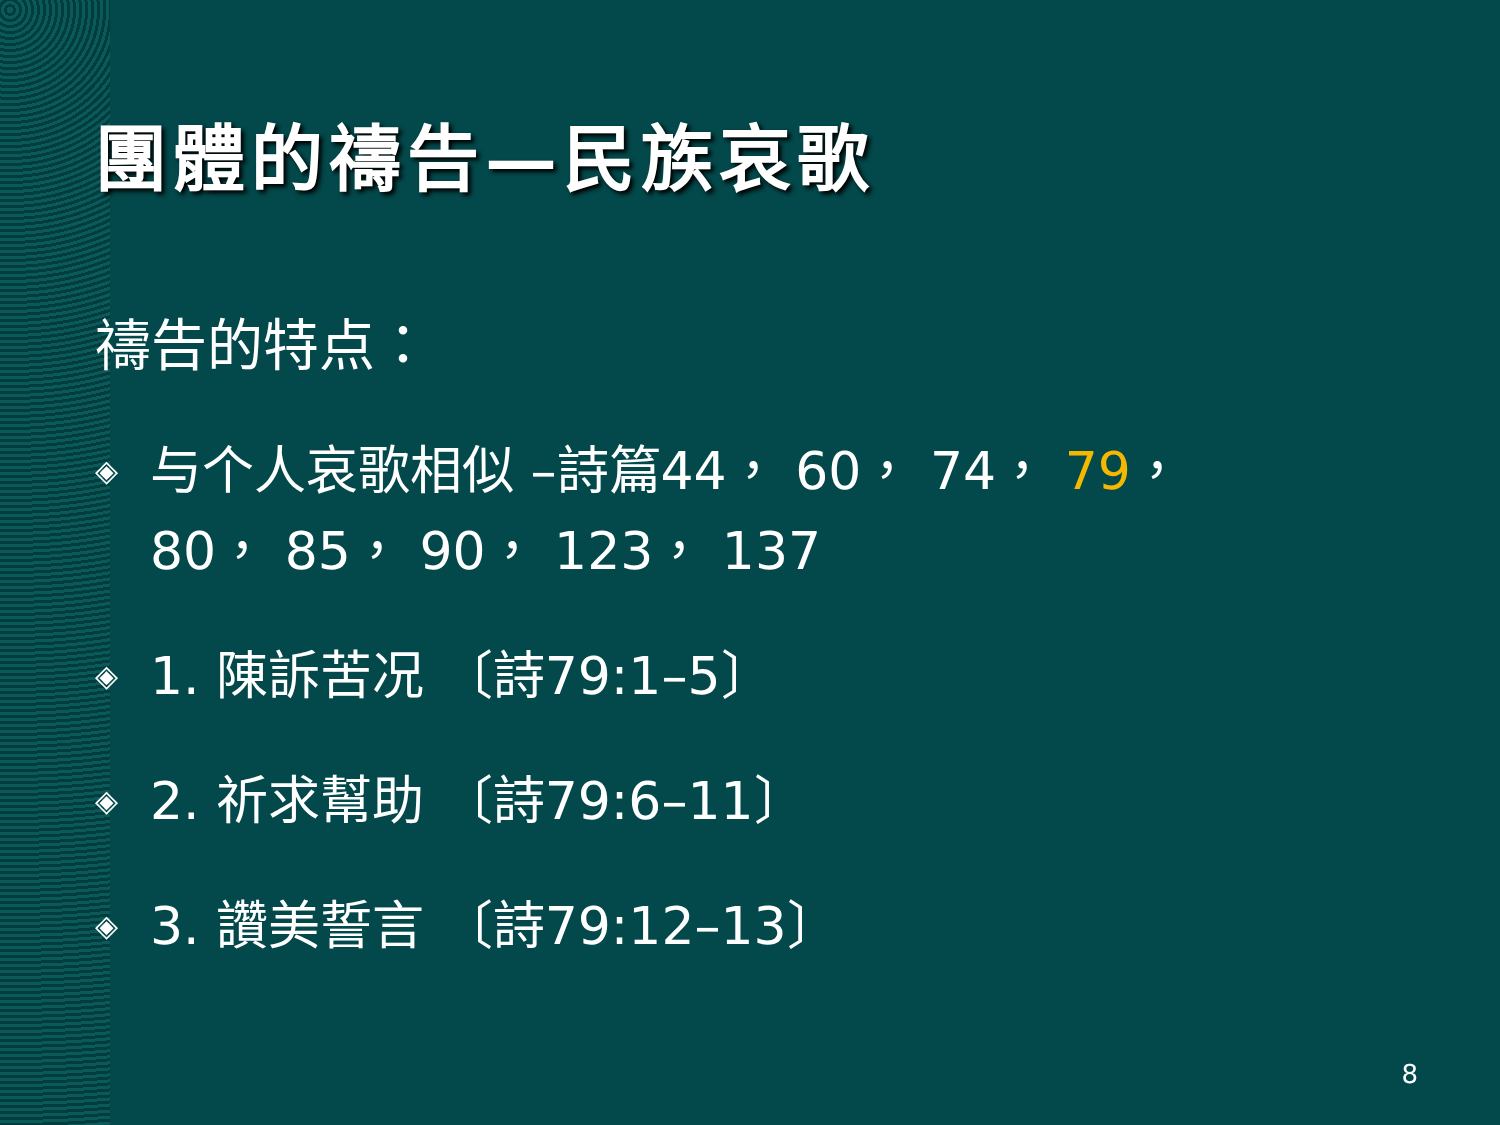團體的禱告—民族哀歌
禱告的特点：
◈ 与个人哀歌相似 –詩篇44， 60， 74， 79，
80， 85， 90， 123， 137
◈ 1. 陳訴苦况 〔詩79:1–5〕
◈ 2. 祈求幫助 〔詩79:6–11〕
◈ 3. 讚美誓言 〔詩79:12–13〕
8